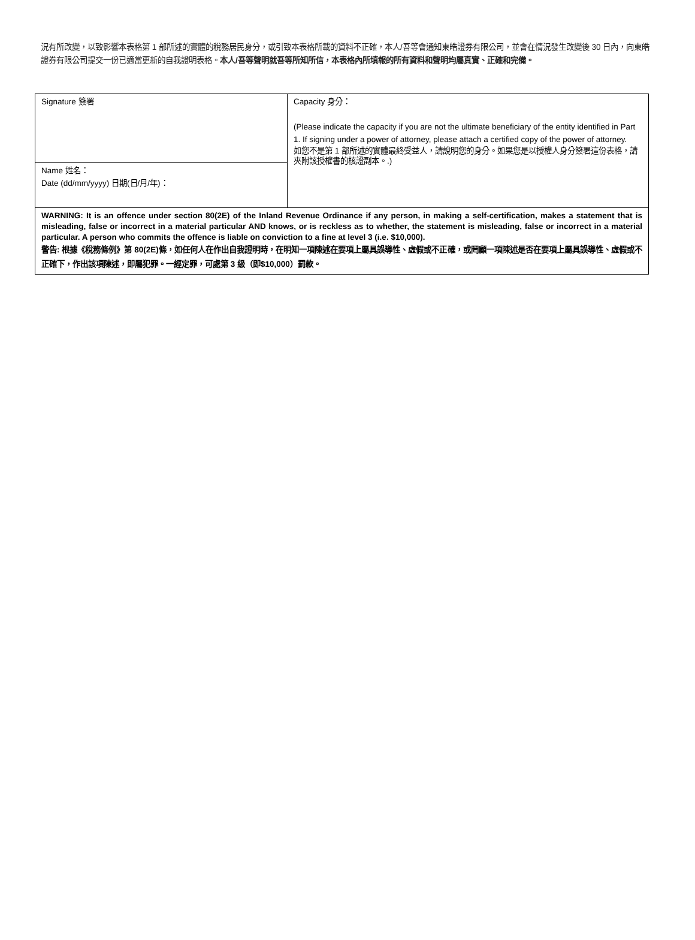況有所改變，以致影響本表格第 1 部所述的實體的稅務居民身分，或引致本表格所載的資料不正確，本人/吾等會通知東皓證券有限公司，並會在情況發生改變後 30 日內，向東皓證券有限公司提交一份已適當更新的自我證明表格。本人/吾等聲明就吾等所知所信，本表格內所填報的所有資料和聲明均屬真實、正確和完備。
| Signature 簽署 | Capacity 身分： (Please indicate the capacity if you are not the ultimate beneficiary of the entity identified in Part 1. If signing under a power of attorney, please attach a certified copy of the power of attorney. 如您不是第 1 部所述的實體最終受益人，請說明您的身分。如果您是以授權人身分簽署這份表格，請夾附該授權書的核證副本。.) |
| Name 姓名： Date (dd/mm/yyyy) 日期(日/月/年)： | |
| WARNING: It is an offence under section 80(2E) of the Inland Revenue Ordinance if any person, in making a self-certification, makes a statement that is misleading, false or incorrect in a material particular AND knows, or is reckless as to whether, the statement is misleading, false or incorrect in a material particular. A person who commits the offence is liable on conviction to a fine at level 3 (i.e. $10,000). 警告: 根據《稅務條例》第 80(2E)條，如任何人在作出自我證明時，在明知一項陳述在要項上屬具誤導性、虛假或不正確，或罔顧一項陳述是否在要項上屬具誤導性、虛假或不正確下，作出該項陳述，即屬犯罪。一經定罪，可處第 3 級（即$10,000）罰款。 | |